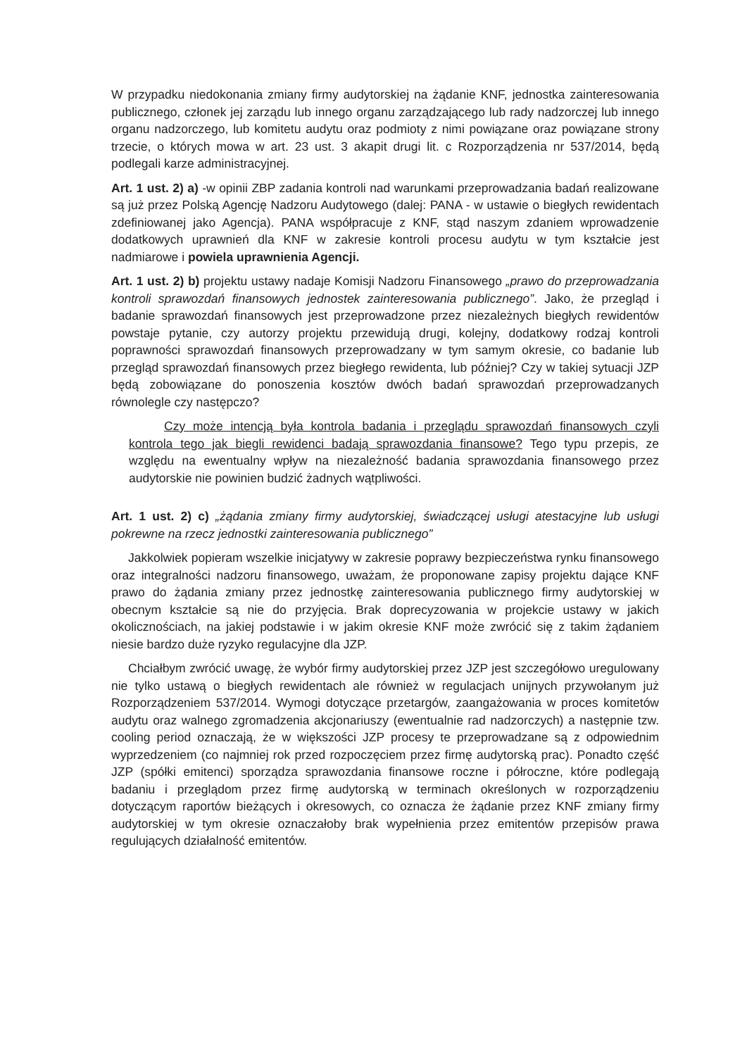W przypadku niedokonania zmiany firmy audytorskiej na żądanie KNF, jednostka zainteresowania publicznego, członek jej zarządu lub innego organu zarządzającego lub rady nadzorczej lub innego organu nadzorczego, lub komitetu audytu oraz podmioty z nimi powiązane oraz powiązane strony trzecie, o których mowa w art. 23 ust. 3 akapit drugi lit. c Rozporządzenia nr 537/2014, będą podlegali karze administracyjnej.
Art. 1 ust. 2) a) -w opinii ZBP zadania kontroli nad warunkami przeprowadzania badań realizowane są już przez Polską Agencję Nadzoru Audytowego (dalej: PANA - w ustawie o biegłych rewidentach zdefiniowanej jako Agencja). PANA współpracuje z KNF, stąd naszym zdaniem wprowadzenie dodatkowych uprawnień dla KNF w zakresie kontroli procesu audytu w tym kształcie jest nadmiarowe i powiela uprawnienia Agencji.
Art. 1 ust. 2) b) projektu ustawy nadaje Komisji Nadzoru Finansowego „prawo do przeprowadzania kontroli sprawozdań finansowych jednostek zainteresowania publicznego”. Jako, że przegląd i badanie sprawozdań finansowych jest przeprowadzone przez niezależnych biegłych rewidentów powstaje pytanie, czy autorzy projektu przewidują drugi, kolejny, dodatkowy rodzaj kontroli poprawności sprawozdań finansowych przeprowadzany w tym samym okresie, co badanie lub przegląd sprawozdań finansowych przez biegłego rewidenta, lub później? Czy w takiej sytuacji JZP będą zobowiązane do ponoszenia kosztów dwóch badań sprawozdań przeprowadzanych równolegle czy następczo?
Czy może intencją była kontrola badania i przeglądu sprawozdań finansowych czyli kontrola tego jak biegli rewidenci badają sprawozdania finansowe? Tego typu przepis, ze względu na ewentualny wpływ na niezależność badania sprawozdania finansowego przez audytorskie nie powinien budzić żadnych wątpliwości.
Art. 1 ust. 2) c) „żądania zmiany firmy audytorskiej, świadczącej usługi atestacyjne lub usługi pokrewne na rzecz jednostki zainteresowania publicznego”
Jakkolwiek popieram wszelkie inicjatywy w zakresie poprawy bezpieczeństwa rynku finansowego oraz integralności nadzoru finansowego, uważam, że proponowane zapisy projektu dające KNF prawo do żądania zmiany przez jednostkę zainteresowania publicznego firmy audytorskiej w obecnym kształcie są nie do przyjęcia. Brak doprecyzowania w projekcie ustawy w jakich okolicznościach, na jakiej podstawie i w jakim okresie KNF może zwrócić się z takim żądaniem niesie bardzo duże ryzyko regulacyjne dla JZP.
Chciałbym zwrócić uwagę, że wybór firmy audytorskiej przez JZP jest szczegółowo uregulowany nie tylko ustawą o biegłych rewidentach ale również w regulacjach unijnych przywołanym już Rozporządzeniem 537/2014. Wymogi dotyczące przetargów, zaangażowania w proces komitetów audytu oraz walnego zgromadzenia akcjonariuszy (ewentualnie rad nadzorczych) a następnie tzw. cooling period oznaczają, że w większości JZP procesy te przeprowadzane są z odpowiednim wyprzedzeniem (co najmniej rok przed rozpoczęciem przez firmę audytorską prac). Ponadto część JZP (spółki emitenci) sporządza sprawozdania finansowe roczne i półroczne, które podlegają badaniu i przeglądom przez firmę audytorską w terminach określonych w rozporządzeniu dotyczącym raportów bieżących i okresowych, co oznacza że żądanie przez KNF zmiany firmy audytorskiej w tym okresie oznaczałoby brak wypełnienia przez emitentów przepisów prawa regulujących działalność emitentów.